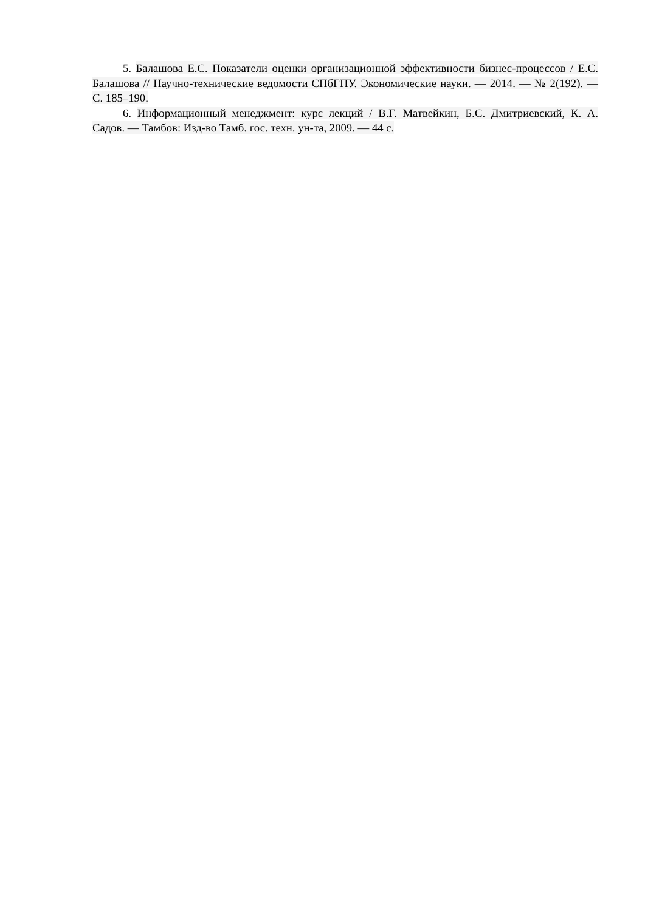5. Балашова Е.С. Показатели оценки организационной эффективности бизнес-процессов / Е.С. Балашова // Научно-технические ведомости СПбГПУ. Экономические науки. — 2014. — № 2(192). — С. 185–190.
6. Информационный менеджмент: курс лекций / В.Г. Матвейкин, Б.С. Дмитриевский, К. А. Садов. — Тамбов: Изд-во Тамб. гос. техн. ун-та, 2009. — 44 с.